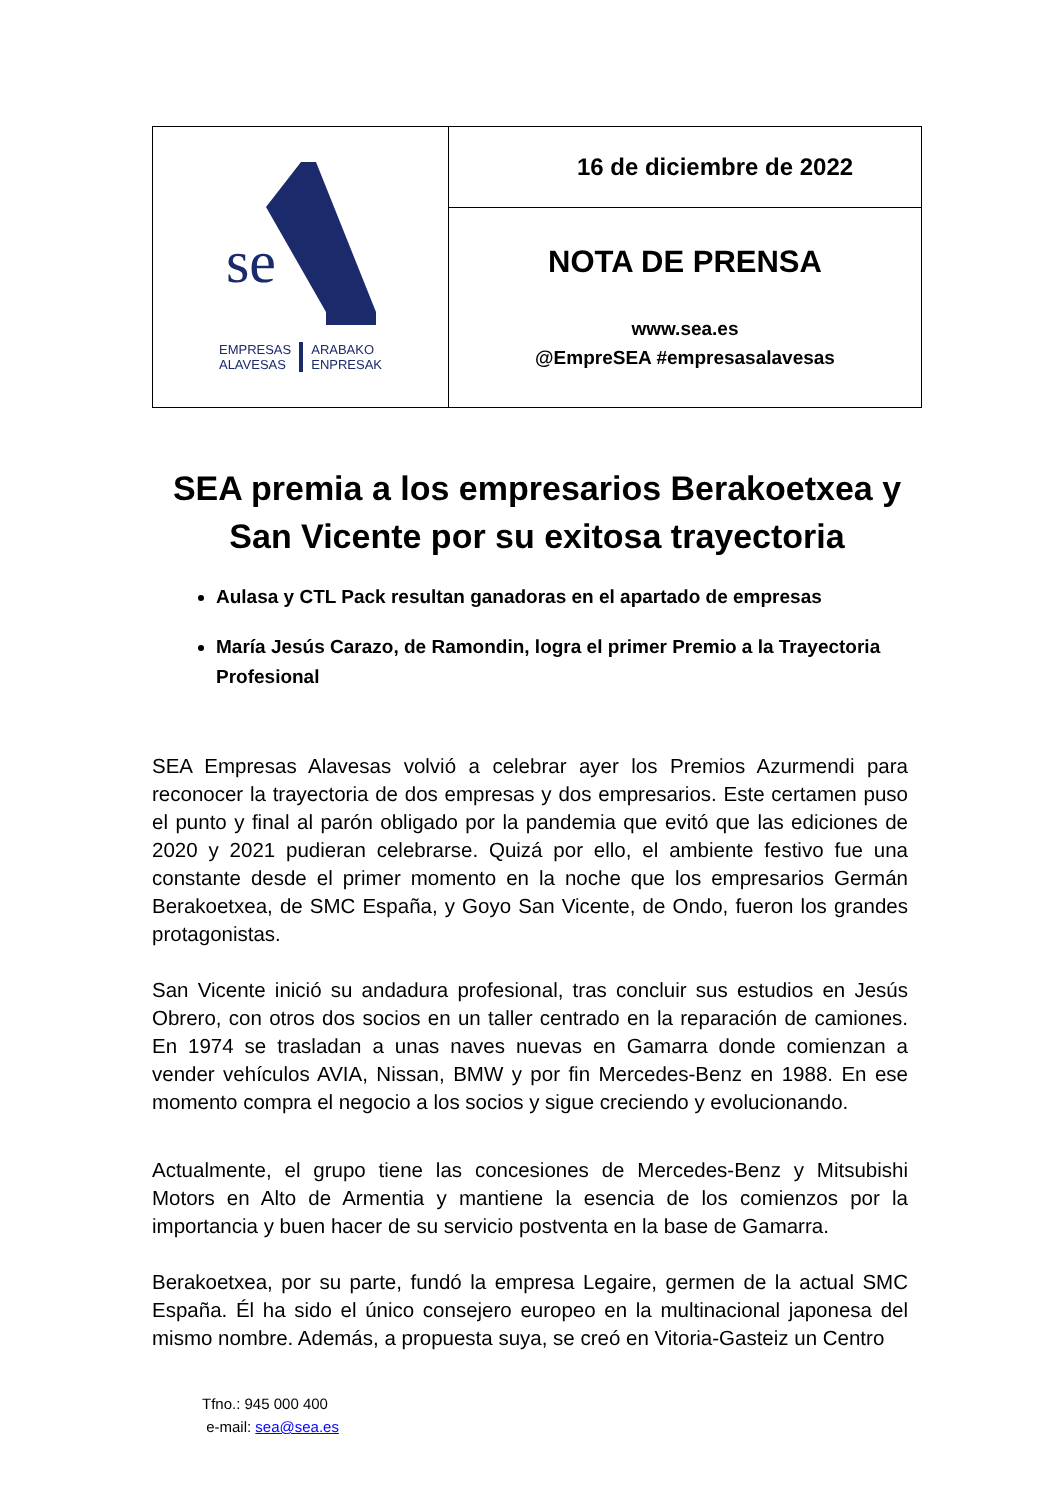se
EMPRESAS
ALAVESAS ARABAKO
ENPRESAK
16 de diciembre de 2022
NOTA DE PRENSA
www.sea.es
@EmpreSEA #empresasalavesas
SEA premia a los empresarios Berakoetxea y San Vicente por su exitosa trayectoria
Aulasa y CTL Pack resultan ganadoras en el apartado de empresas
María Jesús Carazo, de Ramondin, logra el primer Premio a la Trayectoria Profesional
SEA Empresas Alavesas volvió a celebrar ayer los Premios Azurmendi para reconocer la trayectoria de dos empresas y dos empresarios. Este certamen puso el punto y final al parón obligado por la pandemia que evitó que las ediciones de 2020 y 2021 pudieran celebrarse. Quizá por ello, el ambiente festivo fue una constante desde el primer momento en la noche que los empresarios Germán Berakoetxea, de SMC España, y Goyo San Vicente, de Ondo, fueron los grandes protagonistas.
San Vicente inició su andadura profesional, tras concluir sus estudios en Jesús Obrero, con otros dos socios en un taller centrado en la reparación de camiones. En 1974 se trasladan a unas naves nuevas en Gamarra donde comienzan a vender vehículos AVIA, Nissan, BMW y por fin Mercedes-Benz en 1988. En ese momento compra el negocio a los socios y sigue creciendo y evolucionando.
Actualmente, el grupo tiene las concesiones de Mercedes-Benz y Mitsubishi Motors en Alto de Armentia y mantiene la esencia de los comienzos por la importancia y buen hacer de su servicio postventa en la base de Gamarra.
Berakoetxea, por su parte, fundó la empresa Legaire, germen de la actual SMC España. Él ha sido el único consejero europeo en la multinacional japonesa del mismo nombre. Además, a propuesta suya, se creó en Vitoria-Gasteiz un Centro
Tfno.: 945 000 400
e-mail: sea@sea.es